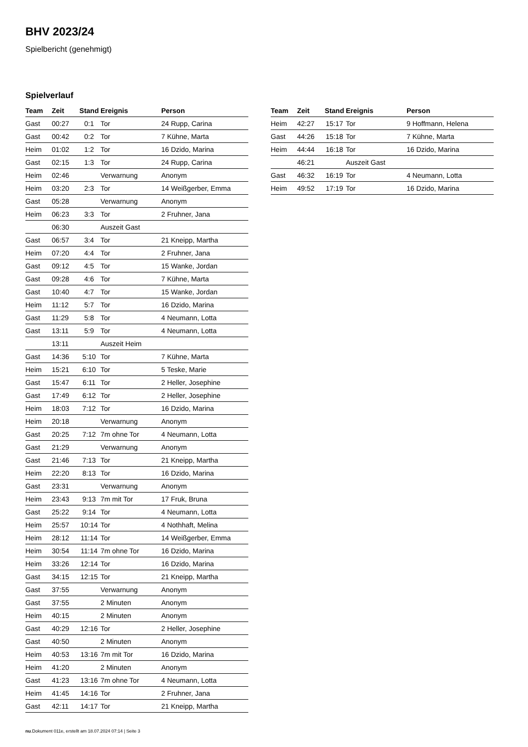BHV 2023/24
Spielbericht (genehmigt)
Spielverlauf
| Team | Zeit | Stand | Ereignis | Person |
| --- | --- | --- | --- | --- |
| Gast | 00:27 | 0:1 | Tor | 24 Rupp, Carina |
| Gast | 00:42 | 0:2 | Tor | 7 Kühne, Marta |
| Heim | 01:02 | 1:2 | Tor | 16 Dzido, Marina |
| Gast | 02:15 | 1:3 | Tor | 24 Rupp, Carina |
| Heim | 02:46 | | Verwarnung | Anonym |
| Heim | 03:20 | 2:3 | Tor | 14 Weißgerber, Emma |
| Gast | 05:28 | | Verwarnung | Anonym |
| Heim | 06:23 | 3:3 | Tor | 2 Fruhner, Jana |
| | 06:30 | | Auszeit Gast | |
| Gast | 06:57 | 3:4 | Tor | 21 Kneipp, Martha |
| Heim | 07:20 | 4:4 | Tor | 2 Fruhner, Jana |
| Gast | 09:12 | 4:5 | Tor | 15 Wanke, Jordan |
| Gast | 09:28 | 4:6 | Tor | 7 Kühne, Marta |
| Gast | 10:40 | 4:7 | Tor | 15 Wanke, Jordan |
| Heim | 11:12 | 5:7 | Tor | 16 Dzido, Marina |
| Gast | 11:29 | 5:8 | Tor | 4 Neumann, Lotta |
| Gast | 13:11 | 5:9 | Tor | 4 Neumann, Lotta |
| | 13:11 | | Auszeit Heim | |
| Gast | 14:36 | 5:10 | Tor | 7 Kühne, Marta |
| Heim | 15:21 | 6:10 | Tor | 5 Teske, Marie |
| Gast | 15:47 | 6:11 | Tor | 2 Heller, Josephine |
| Gast | 17:49 | 6:12 | Tor | 2 Heller, Josephine |
| Heim | 18:03 | 7:12 | Tor | 16 Dzido, Marina |
| Heim | 20:18 | | Verwarnung | Anonym |
| Gast | 20:25 | 7:12 | 7m ohne Tor | 4 Neumann, Lotta |
| Gast | 21:29 | | Verwarnung | Anonym |
| Gast | 21:46 | 7:13 | Tor | 21 Kneipp, Martha |
| Heim | 22:20 | 8:13 | Tor | 16 Dzido, Marina |
| Gast | 23:31 | | Verwarnung | Anonym |
| Heim | 23:43 | 9:13 | 7m mit Tor | 17 Fruk, Bruna |
| Gast | 25:22 | 9:14 | Tor | 4 Neumann, Lotta |
| Heim | 25:57 | 10:14 | Tor | 4 Nothhaft, Melina |
| Heim | 28:12 | 11:14 | Tor | 14 Weißgerber, Emma |
| Heim | 30:54 | 11:14 | 7m ohne Tor | 16 Dzido, Marina |
| Heim | 33:26 | 12:14 | Tor | 16 Dzido, Marina |
| Gast | 34:15 | 12:15 | Tor | 21 Kneipp, Martha |
| Gast | 37:55 | | Verwarnung | Anonym |
| Gast | 37:55 | | 2 Minuten | Anonym |
| Heim | 40:15 | | 2 Minuten | Anonym |
| Gast | 40:29 | 12:16 | Tor | 2 Heller, Josephine |
| Gast | 40:50 | | 2 Minuten | Anonym |
| Heim | 40:53 | 13:16 | 7m mit Tor | 16 Dzido, Marina |
| Heim | 41:20 | | 2 Minuten | Anonym |
| Gast | 41:23 | 13:16 | 7m ohne Tor | 4 Neumann, Lotta |
| Heim | 41:45 | 14:16 | Tor | 2 Fruhner, Jana |
| Gast | 42:11 | 14:17 | Tor | 21 Kneipp, Martha |
| Team | Zeit | Stand | Ereignis | Person |
| --- | --- | --- | --- | --- |
| Heim | 42:27 | 15:17 | Tor | 9 Hoffmann, Helena |
| Gast | 44:26 | 15:18 | Tor | 7 Kühne, Marta |
| Heim | 44:44 | 16:18 | Tor | 16 Dzido, Marina |
| | 46:21 | | Auszeit Gast | |
| Gast | 46:32 | 16:19 | Tor | 4 Neumann, Lotta |
| Heim | 49:52 | 17:19 | Tor | 16 Dzido, Marina |
nu.Dokument 011e, erstellt am 18.07.2024 07:14 | Seite 3